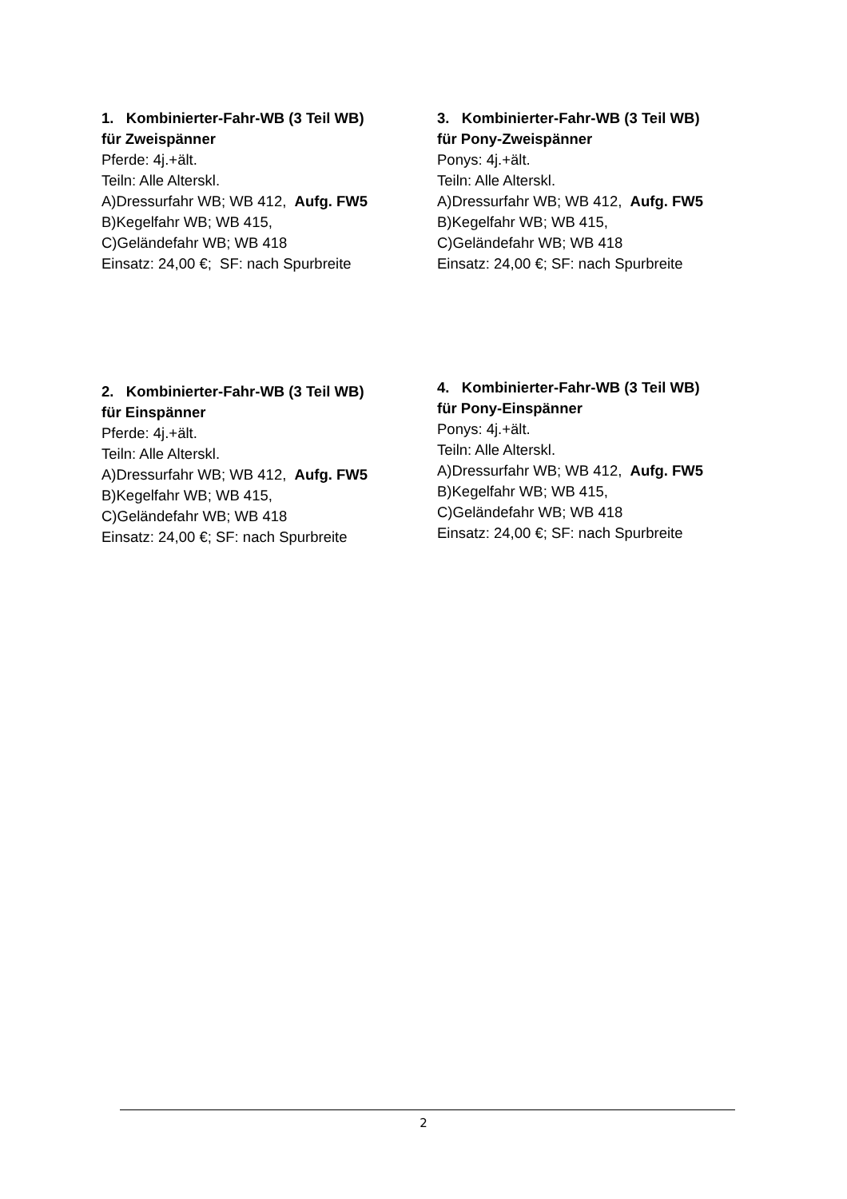1. Kombinierter-Fahr-WB (3 Teil WB)
für Zweispänner
Pferde: 4j.+ält.
Teiln: Alle Alterskl.
A)Dressurfahr WB; WB 412, Aufg. FW5
B)Kegelfahr WB; WB 415,
C)Geländefahr WB; WB 418
Einsatz: 24,00 €; SF: nach Spurbreite
3. Kombinierter-Fahr-WB (3 Teil WB)
für Pony-Zweispänner
Ponys: 4j.+ält.
Teiln: Alle Alterskl.
A)Dressurfahr WB; WB 412, Aufg. FW5
B)Kegelfahr WB; WB 415,
C)Geländefahr WB; WB 418
Einsatz: 24,00 €; SF: nach Spurbreite
2. Kombinierter-Fahr-WB (3 Teil WB)
für Einspänner
Pferde: 4j.+ält.
Teiln: Alle Alterskl.
A)Dressurfahr WB; WB 412, Aufg. FW5
B)Kegelfahr WB; WB 415,
C)Geländefahr WB; WB 418
Einsatz: 24,00 €; SF: nach Spurbreite
4. Kombinierter-Fahr-WB (3 Teil WB)
für Pony-Einspänner
Ponys: 4j.+ält.
Teiln: Alle Alterskl.
A)Dressurfahr WB; WB 412, Aufg. FW5
B)Kegelfahr WB; WB 415,
C)Geländefahr WB; WB 418
Einsatz: 24,00 €; SF: nach Spurbreite
2